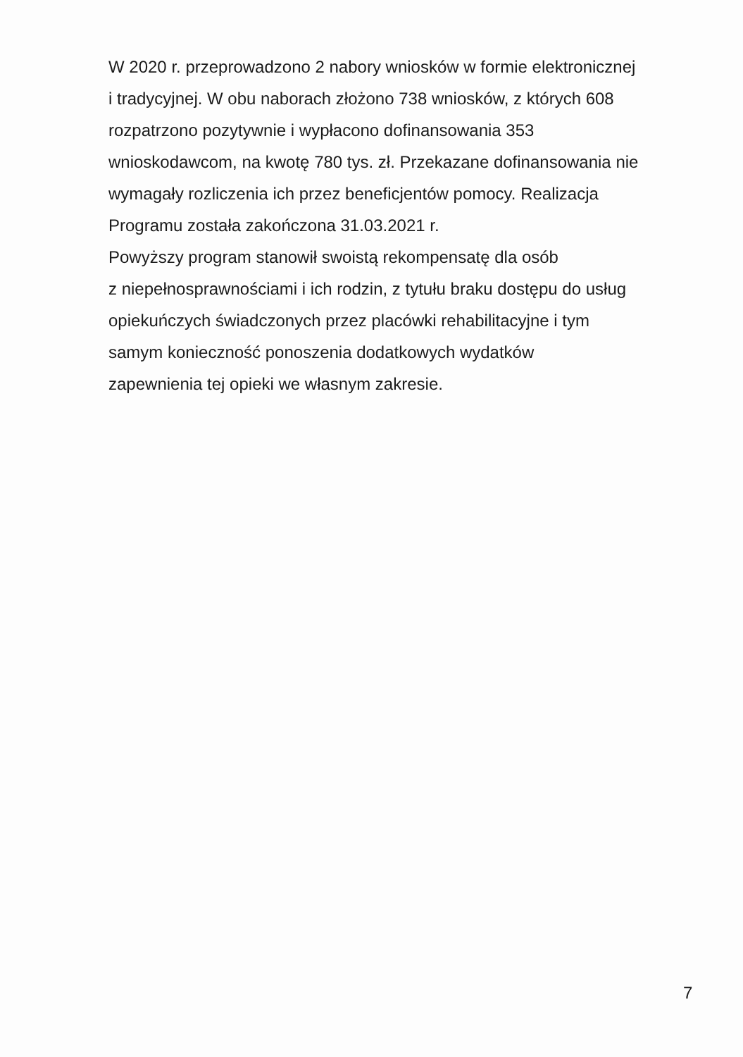W 2020 r. przeprowadzono 2 nabory wniosków w formie elektronicznej
i tradycyjnej. W obu naborach złożono 738 wniosków, z których 608
rozpatrzono pozytywnie i wypłacono dofinansowania 353
wnioskodawcom, na kwotę 780 tys. zł. Przekazane dofinansowania nie
wymagały rozliczenia ich przez beneficjentów pomocy. Realizacja
Programu została zakończona 31.03.2021 r.
Powyższy program stanowił swoistą rekompensatę dla osób
z niepełnosprawnościami i ich rodzin, z tytułu braku dostępu do usług
opiekuńczych świadczonych przez placówki rehabilitacyjne i tym
samym konieczność ponoszenia dodatkowych wydatków
zapewnienia tej opieki we własnym zakresie.
7